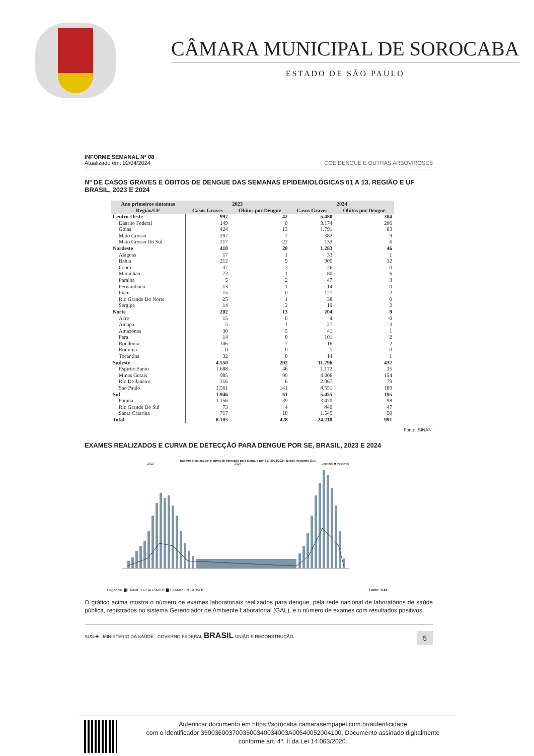CÂMARA MUNICIPAL DE SOROCABA
ESTADO DE SÃO PAULO
INFORME SEMANAL Nº 08
Atualizado em: 02/04/2024
COE DENGUE E OUTRAS ARBOVIROSES
Nº DE CASOS GRAVES E ÓBITOS DE DENGUE DAS SEMANAS EPIDEMIOLÓGICAS 01 A 13, REGIÃO E UF BRASIL, 2023 E 2024
| Ano primeiros sintomas | 2023 | | 2024 | |
| --- | --- | --- | --- | --- |
| Região/UF | Casos Graves | Óbitos por Dengue | Casos Graves | Óbitos por Dengue |
| Centro-Oeste | 997 | 42 | 5.480 | 304 |
| Distrito Federal | 149 | 0 | 3.174 | 206 |
| Goias | 424 | 13 | 1.791 | 83 |
| Mato Grosso | 207 | 7 | 382 | 9 |
| Mato Grosso Do Sul | 217 | 22 | 133 | 6 |
| Nordeste | 410 | 20 | 1.283 | 46 |
| Alagoas | 17 | 1 | 33 | 1 |
| Bahia | 212 | 9 | 905 | 32 |
| Ceara | 37 | 3 | 26 | 0 |
| Maranhao | 72 | 1 | 80 | 6 |
| Paraiba | 5 | 2 | 47 | 3 |
| Pernambuco | 13 | 1 | 14 | 0 |
| Piaui | 15 | 0 | 121 | 2 |
| Rio Grande Do Norte | 25 | 1 | 38 | 0 |
| Sergipe | 14 | 2 | 19 | 2 |
| Norte | 202 | 13 | 204 | 9 |
| Acre | 15 | 0 | 4 | 0 |
| Amapa | 5 | 1 | 27 | 3 |
| Amazonas | 30 | 5 | 41 | 1 |
| Para | 14 | 0 | 101 | 2 |
| Rondonia | 106 | 7 | 16 | 2 |
| Roraima | 0 | 0 | 1 | 0 |
| Tocantins | 32 | 0 | 14 | 1 |
| Sudeste | 4.550 | 292 | 11.796 | 437 |
| Espirito Santo | 1.688 | 46 | 1.172 | 15 |
| Minas Gerais | 985 | 99 | 4.006 | 154 |
| Rio De Janeiro | 316 | 6 | 2.067 | 79 |
| Sao Paulo | 1.561 | 141 | 4.551 | 189 |
| Sul | 1.946 | 61 | 5.455 | 195 |
| Parana | 1.156 | 39 | 3.470 | 98 |
| Rio Grande Do Sul | 73 | 4 | 440 | 47 |
| Santa Catarina | 717 | 18 | 1.545 | 50 |
| Total | 8.105 | 428 | 24.218 | 991 |
Fonte: SINAN.
EXAMES REALIZADOS E CURVA DE DETECÇÃO PARA DENGUE POR SE, BRASIL, 2023 E 2024
Exames Realizados* e curva de detecção para Dengue por SE, 2023/2024, Brasil, segundo GAL
2023 2024 Legenda ■ Positivos
Legenda: ▇ EXAMES REALIZADOS ▇ EXAMES POSITIVOS Fonte: GAL.
O gráfico acima mostra o número de exames laboratoriais realizados para dengue, pela rede nacional de laboratórios de saúde pública, registrados no sistema Gerenciador de Ambiente Laboratorial (GAL), e o número de exames com resultados positivos.
SUS ✚ MINISTÉRIO DA SAÚDE GOVERNO FEDERAL BRASIL UNIÃO E RECONSTRUÇÃO 5
Autenticar documento em https://sorocaba.camarasempapel.com.br/autenticidade
com o identificador 3500360037003500340034003A00540052004100, Documento assinado digitalmente
conforme art. 4º, II da Lei 14.063/2020.